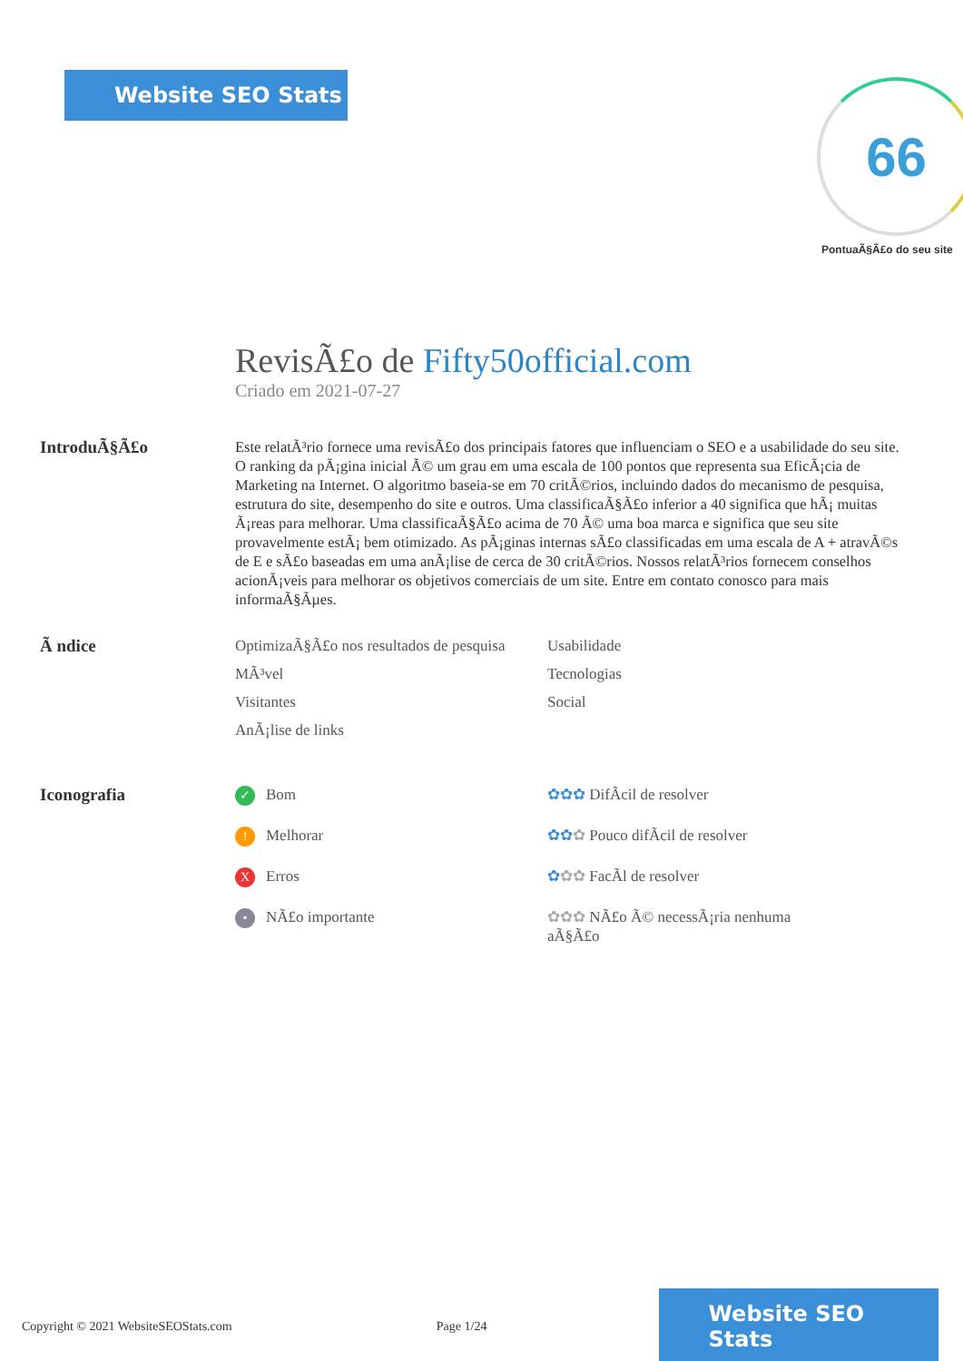Website SEO Stats 66
PontuaÃ§Ã£o do seu site
RevisÃ£o de Fifty50official.com
Criado em 2021-07-27
IntroduÃ§Ã£o
Este relatÃ³rio fornece uma revisÃ£o dos principais fatores que influenciam o SEO e a usabilidade do seu site. O ranking da pÃ¡gina inicial Ã© um grau em uma escala de 100 pontos que representa sua EficÃ¡cia de Marketing na Internet. O algoritmo baseia-se em 70 critÃ©rios, incluindo dados do mecanismo de pesquisa, estrutura do site, desempenho do site e outros. Uma classificaÃ§Ã£o inferior a 40 significa que hÃ¡ muitas Ã¡reas para melhorar. Uma classificaÃ§Ã£o acima de 70 Ã© uma boa marca e significa que seu site provavelmente estÃ¡ bem otimizado. As pÃ¡ginas internas sÃ£o classificadas em uma escala de A + atravÃ©s de E e sÃ£o baseadas em uma anÃ¡lise de cerca de 30 critÃ©rios. Nossos relatÃ³rios fornecem conselhos acionÃ¡veis para melhorar os objetivos comerciais de um site. Entre em contato conosco para mais informaÃ§Ãµes.
Ã ndice
OptimizaÃ§Ã£o nos resultados de pesquisa
Usabilidade
MÃ³vel
Tecnologias
Visitantes
Social
AnÃ¡lise de links
Iconografia
✓ Bom
✿✿✿ DifÃcil de resolver
! Melhorar
✿✿✿ Pouco difÃcil de resolver
X Erros
✿✿✿ FacÃl de resolver
• NÃ£o importante
✿✿✿ NÃ£o Ã© necessÃ¡ria nenhuma aÃ§Ã£o
Copyright © 2021 WebsiteSEOStats.com Page 1/24
Website SEO Stats